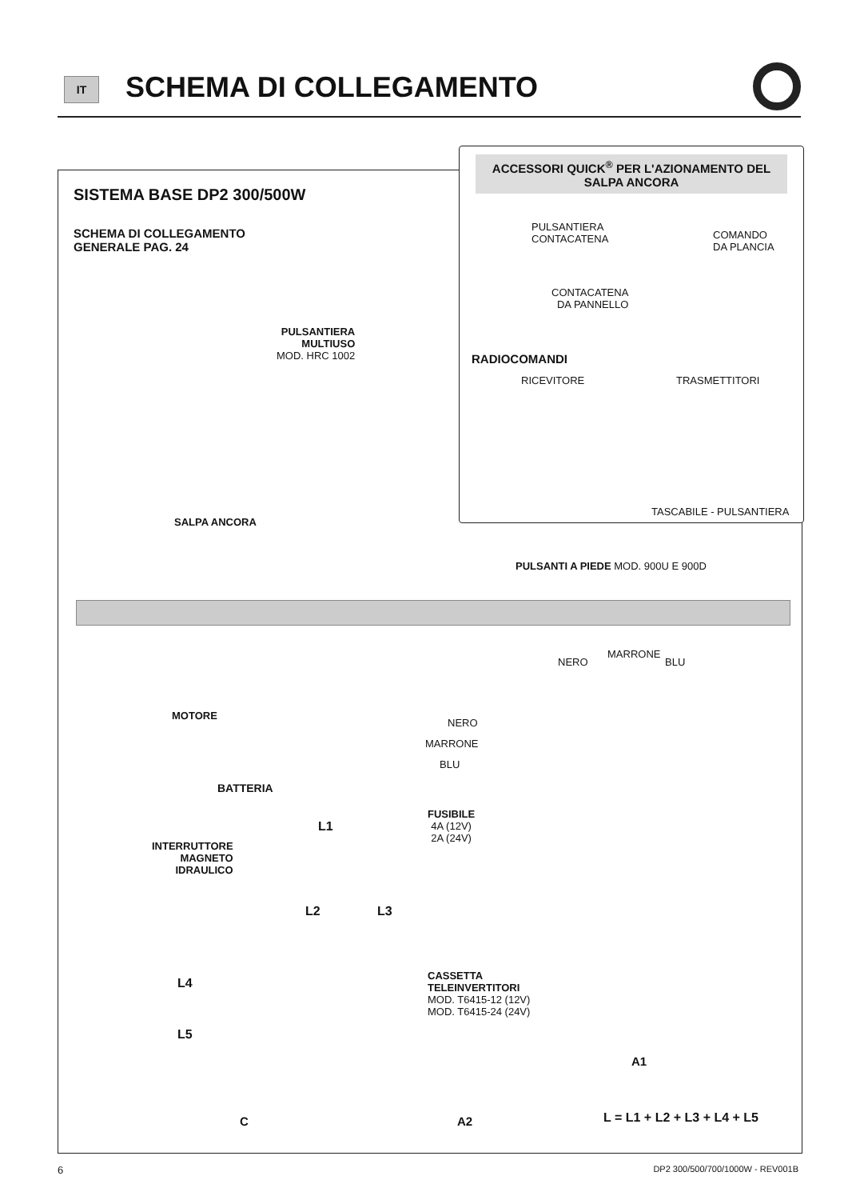IT SCHEMA DI COLLEGAMENTO
ACCESSORI QUICK<sup>®</sup> PER L'AZIONAMENTO DEL SALPA ANCORA
SISTEMA BASE DP2 300/500W
SCHEMA DI COLLEGAMENTO
GENERALE PAG. 24
PULSANTIERA
CONTACATENA
COMANDO
DA PLANCIA
CONTACATENA
DA PANNELLO
RADIOCOMANDI
RICEVITORE TRASMETTITORI
TASCABILE - PULSANTIERA
PULSANTIERA
MULTIUSO
MOD. HRC 1002
SALPA ANCORA
PULSANTI A PIEDE MOD. 900U E 900D
MOTORE
NERO
MARRONE
BLU
NERO
MARRONE
BLU
BATTERIA
FUSIBILE
4A (12V)
2A (24V)
INTERRUTTORE
MAGNETO
IDRAULICO
L1
L2 L3
L4
L5
CASSETTA
TELEINVERTITORI
MOD. T6415-12 (12V)
MOD. T6415-24 (24V)
A1
C A2 L = L1 + L2 + L3 + L4 + L5
6
DP2 300/500/700/1000W - REV001B